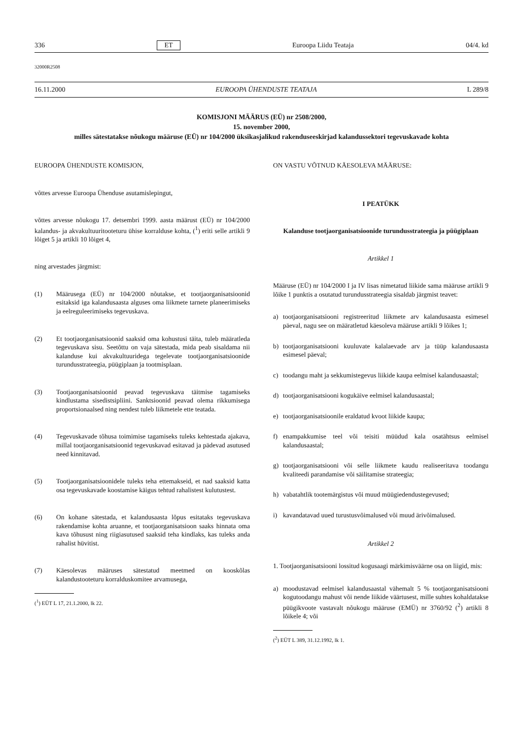336 ET Euroopa Liidu Teataja 04/4. kd
32000R2508
16.11.2000 EUROOPA ÜHENDUSTE TEATAJA L 289/8
KOMISJONI MÄÄRUS (EÜ) nr 2508/2000,
15. november 2000,
milles sätestatakse nõukogu määruse (EÜ) nr 104/2000 üksikasjalikud rakenduseeskirjad kalandussektori tegevuskavade kohta
EUROOPA ÜHENDUSTE KOMISJON,
võttes arvesse Euroopa Ühenduse asutamislepingut,
võttes arvesse nõukogu 17. detsembri 1999. aasta määrust (EÜ) nr 104/2000 kalandus- ja akvakultuuritooteturu ühise korralduse kohta, (<sup>1</sup>) eriti selle artikli 9 lõiget 5 ja artikli 10 lõiget 4,
ning arvestades järgmist:
(1) Määrusega (EÜ) nr 104/2000 nõutakse, et tootjaorganisatsioonid esitaksid iga kalandusaasta alguses oma liikmete tarnete planeerimiseks ja eelreguleerimiseks tegevuskava.
(2) Et tootjaorganisatsioonid saaksid oma kohustusi täita, tuleb määratleda tegevuskava sisu. Seetõttu on vaja sätestada, mida peab sisaldama nii kalanduse kui akvakultuuridega tegelevate tootjaorganisatsioonide turundusstrateegia, püügiplaan ja tootmisplaan.
(3) Tootjaorganisatsioonid peavad tegevuskava täitmise tagamiseks kindlustama sisedistsipliini. Sanktsioonid peavad olema rikkumisega proportsionaalsed ning nendest tuleb liikmetele ette teatada.
(4) Tegevuskavade tõhusa toimimise tagamiseks tuleks kehtestada ajakava, millal tootjaorganisatsioonid tegevuskavad esitavad ja pädevad asutused need kinnitavad.
(5) Tootjaorganisatsioonidele tuleks teha ettemakseid, et nad saaksid katta osa tegevuskavade koostamise käigus tehtud rahalistest kulutustest.
(6) On kohane sätestada, et kalandusaasta lõpus esitataks tegevuskava rakendamise kohta aruanne, et tootjaorganisatsioon saaks hinnata oma kava tõhusust ning riigiasutused saaksid teha kindlaks, kas tuleks anda rahalist hüvitist.
(7) Käesolevas määruses sätestatud meetmed on kooskõlas kalandustooteturu korralduskomitee arvamusega,
(<sup>1</sup>) EÜT L 17, 21.1.2000, lk 22.
ON VASTU VÕTNUD KÄESOLEVA MÄÄRUSE:
I PEATÜKK
Kalanduse tootjaorganisatsioonide turundusstrateegia ja püügiplaan
Artikkel 1
Määruse (EÜ) nr 104/2000 I ja IV lisas nimetatud liikide sama määruse artikli 9 lõike 1 punktis a osutatud turundusstrateegia sisaldab järgmist teavet:
a) tootjaorganisatsiooni registreeritud liikmete arv kalandusaasta esimesel päeval, nagu see on määratletud käesoleva määruse artikli 9 lõikes 1;
b) tootjaorganisatsiooni kuuluvate kalalaevade arv ja tüüp kalandusaasta esimesel päeval;
c) toodangu maht ja sekkumistegevus liikide kaupa eelmisel kalandusaastal;
d) tootjaorganisatsiooni kogukäive eelmisel kalandusaastal;
e) tootjaorganisatsioonile eraldatud kvoot liikide kaupa;
f) enampakkumise teel või teisiti müüdud kala osatähtsus eelmisel kalandusaastal;
g) tootjaorganisatsiooni või selle liikmete kaudu realiseeritava toodangu kvaliteedi parandamise või säilitamise strateegia;
h) vabatahtlik tootemärgistus või muud müügiedendustegevused;
i) kavandatavad uued turustusvõimalused või muud ärivõimalused.
Artikkel 2
1. Tootjaorganisatsiooni lossitud kogusaagi märkimisväärne osa on liigid, mis:
a) moodustavad eelmisel kalandusaastal vähemalt 5 % tootjaorganisatsiooni kogutoodangu mahust või nende liikide väärtusest, mille suhtes kohaldatakse püügikvoote vastavalt nõukogu määruse (EMÜ) nr 3760/92 (<sup>2</sup>) artikli 8 lõikele 4; või
(<sup>2</sup>) EÜT L 389, 31.12.1992, lk 1.